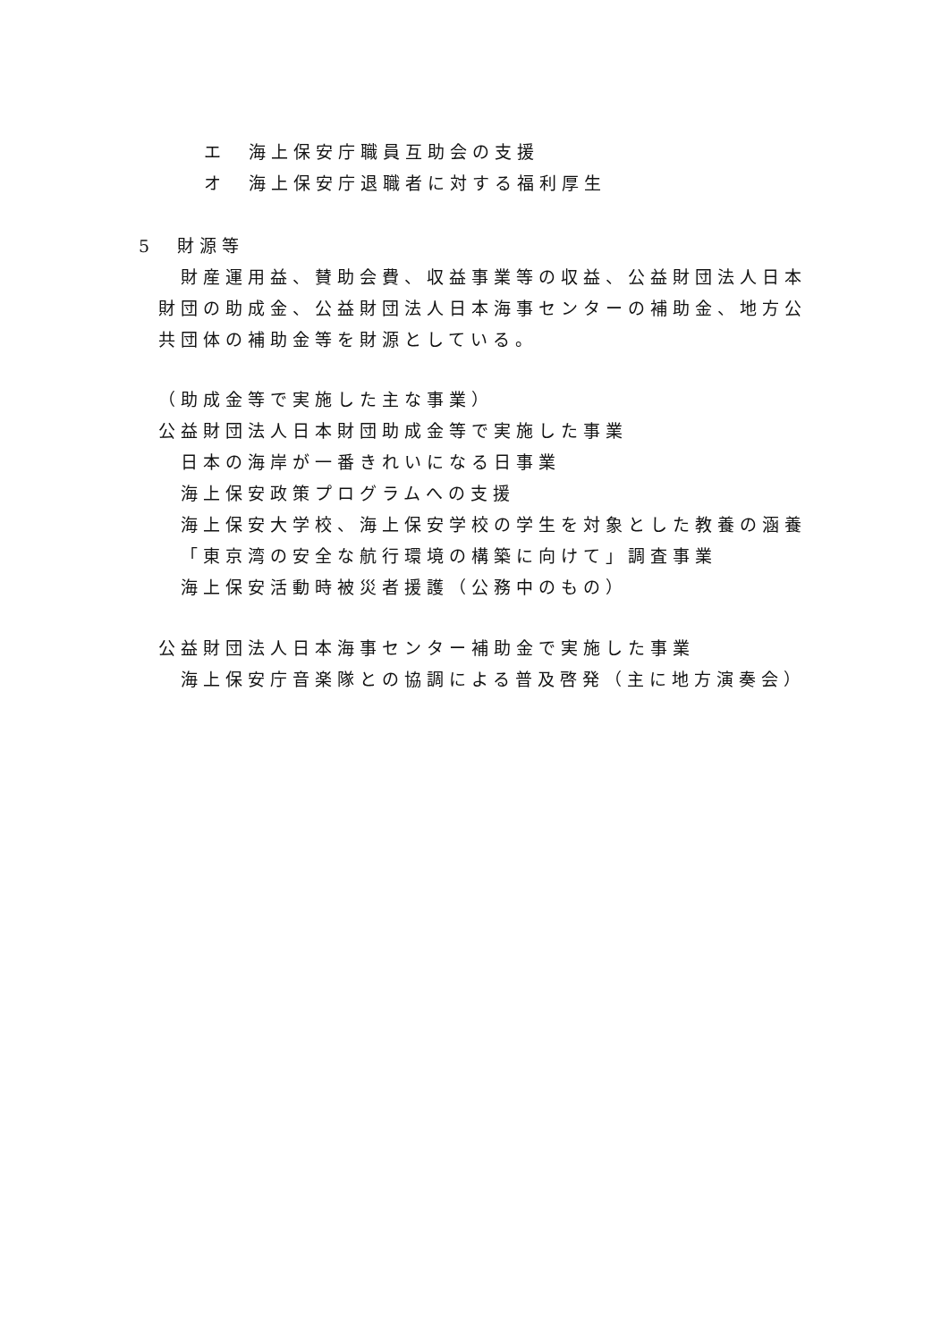エ　海上保安庁職員互助会の支援
オ　海上保安庁退職者に対する福利厚生
5　財源等
　財産運用益、賛助会費、収益事業等の収益、公益財団法人日本
財団の助成金、公益財団法人日本海事センターの補助金、地方公
共団体の補助金等を財源としている。
（助成金等で実施した主な事業）
公益財団法人日本財団助成金等で実施した事業
日本の海岸が一番きれいになる日事業
海上保安政策プログラムへの支援
海上保安大学校、海上保安学校の学生を対象とした教養の涵養
「東京湾の安全な航行環境の構築に向けて」調査事業
海上保安活動時被災者援護（公務中のもの）
公益財団法人日本海事センター補助金で実施した事業
海上保安庁音楽隊との協調による普及啓発（主に地方演奏会）